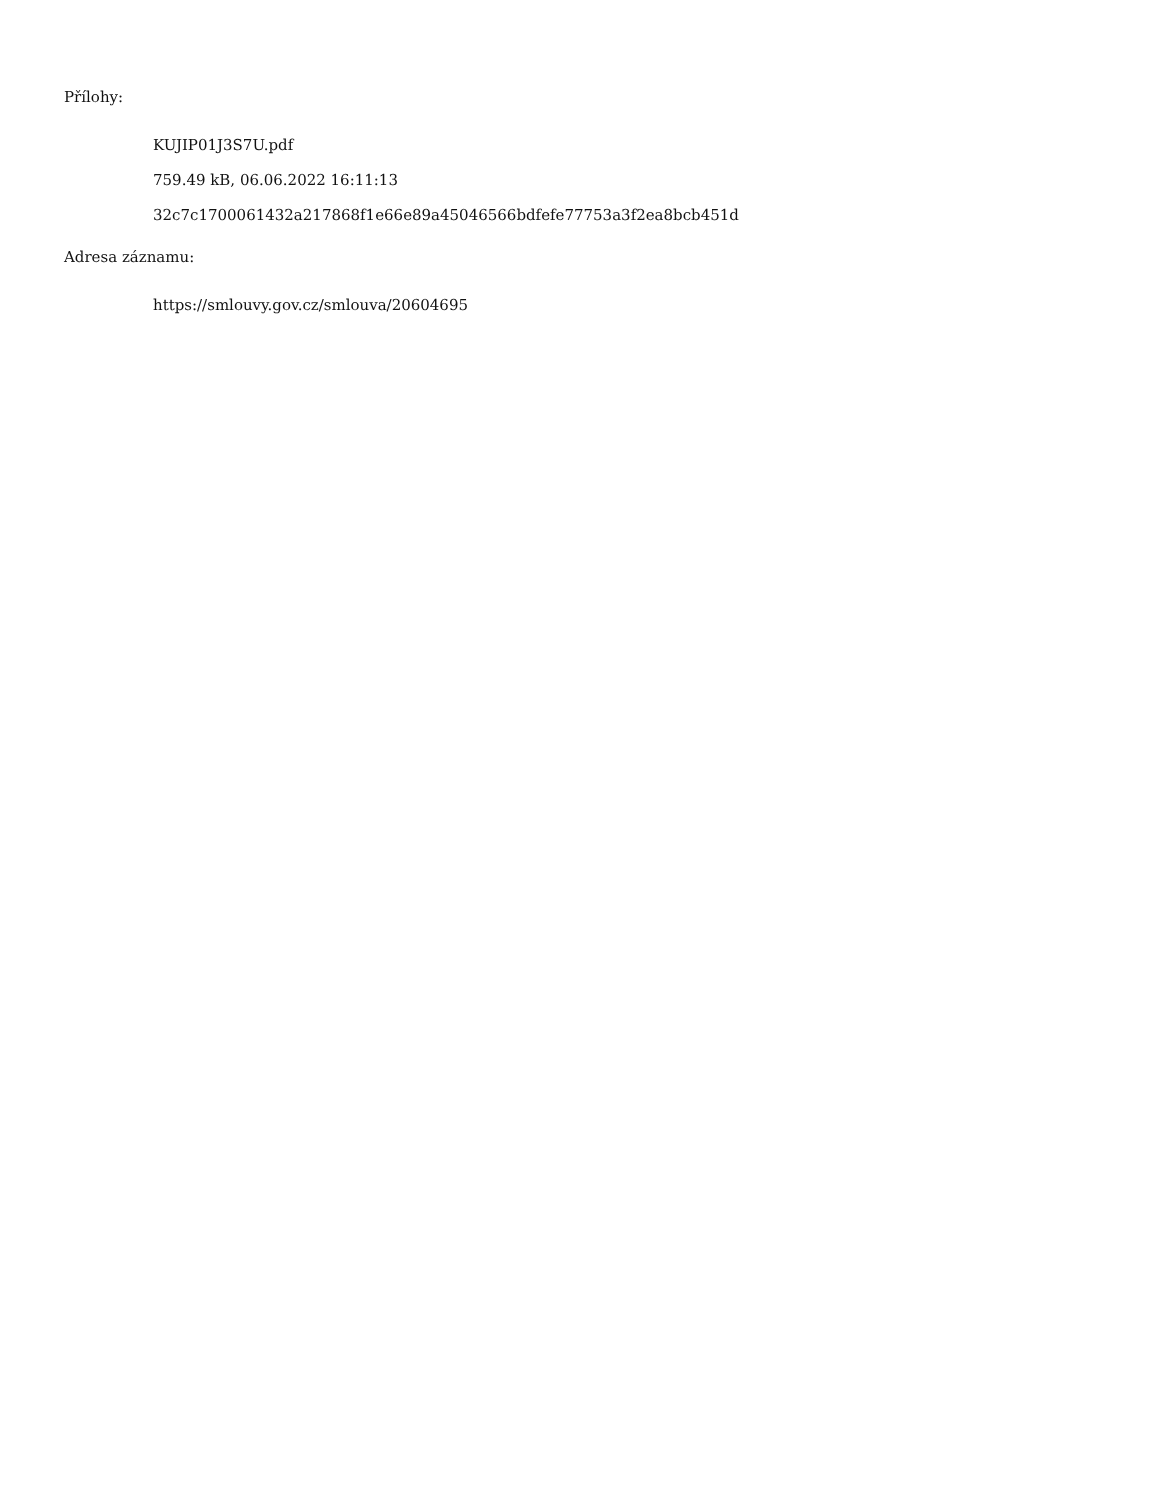Přílohy:
KUJIP01J3S7U.pdf
759.49 kB, 06.06.2022 16:11:13
32c7c1700061432a217868f1e66e89a45046566bdfefe77753a3f2ea8bcb451d
Adresa záznamu:
https://smlouvy.gov.cz/smlouva/20604695